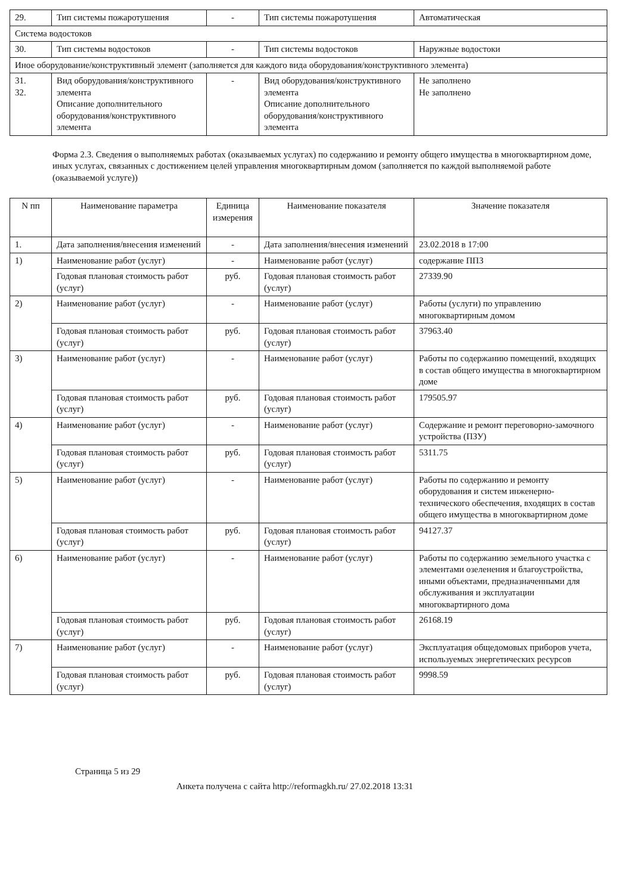| 29. | Тип системы пожаротушения | - | Тип системы пожаротушения | Автоматическая |
| Система водостоков | | | | |
| 30. | Тип системы водостоков | - | Тип системы водостоков | Наружные водостоки |
| Иное оборудование/конструктивный элемент (заполняется для каждого вида оборудования/конструктивного элемента) | | | | |
| 31. 32. | Вид оборудования/конструктивного элемента Описание дополнительного оборудования/конструктивного элемента | - | Вид оборудования/конструктивного элемента Описание дополнительного оборудования/конструктивного элемента | Не заполнено Не заполнено |
Форма 2.3. Сведения о выполняемых работах (оказываемых услугах) по содержанию и ремонту общего имущества в многоквартирном доме, иных услугах, связанных с достижением целей управления многоквартирным домом (заполняется по каждой выполняемой работе (оказываемой услуге))
| N пп | Наименование параметра | Единица измерения | Наименование показателя | Значение показателя |
| --- | --- | --- | --- | --- |
| 1. | Дата заполнения/внесения изменений | - | Дата заполнения/внесения изменений | 23.02.2018 в 17:00 |
| 1) | Наименование работ (услуг) | - | Наименование работ (услуг) | содержание ППЗ |
| | Годовая плановая стоимость работ (услуг) | руб. | Годовая плановая стоимость работ (услуг) | 27339.90 |
| 2) | Наименование работ (услуг) | - | Наименование работ (услуг) | Работы (услуги) по управлению многоквартирным домом |
| | Годовая плановая стоимость работ (услуг) | руб. | Годовая плановая стоимость работ (услуг) | 37963.40 |
| 3) | Наименование работ (услуг) | - | Наименование работ (услуг) | Работы по содержанию помещений, входящих в состав общего имущества в многоквартирном доме |
| | Годовая плановая стоимость работ (услуг) | руб. | Годовая плановая стоимость работ (услуг) | 179505.97 |
| 4) | Наименование работ (услуг) | - | Наименование работ (услуг) | Содержание и ремонт переговорно-замочного устройства (ПЗУ) |
| | Годовая плановая стоимость работ (услуг) | руб. | Годовая плановая стоимость работ (услуг) | 5311.75 |
| 5) | Наименование работ (услуг) | - | Наименование работ (услуг) | Работы по содержанию и ремонту оборудования и систем инженерно-технического обеспечения, входящих в состав общего имущества в многоквартирном доме |
| | Годовая плановая стоимость работ (услуг) | руб. | Годовая плановая стоимость работ (услуг) | 94127.37 |
| 6) | Наименование работ (услуг) | - | Наименование работ (услуг) | Работы по содержанию земельного участка с элементами озеленения и благоустройства, иными объектами, предназначенными для обслуживания и эксплуатации многоквартирного дома |
| | Годовая плановая стоимость работ (услуг) | руб. | Годовая плановая стоимость работ (услуг) | 26168.19 |
| 7) | Наименование работ (услуг) | - | Наименование работ (услуг) | Эксплуатация общедомовых приборов учета, используемых энергетических ресурсов |
| | Годовая плановая стоимость работ (услуг) | руб. | Годовая плановая стоимость работ (услуг) | 9998.59 |
Страница 5 из 29
Анкета получена с сайта http://reformagkh.ru/ 27.02.2018 13:31